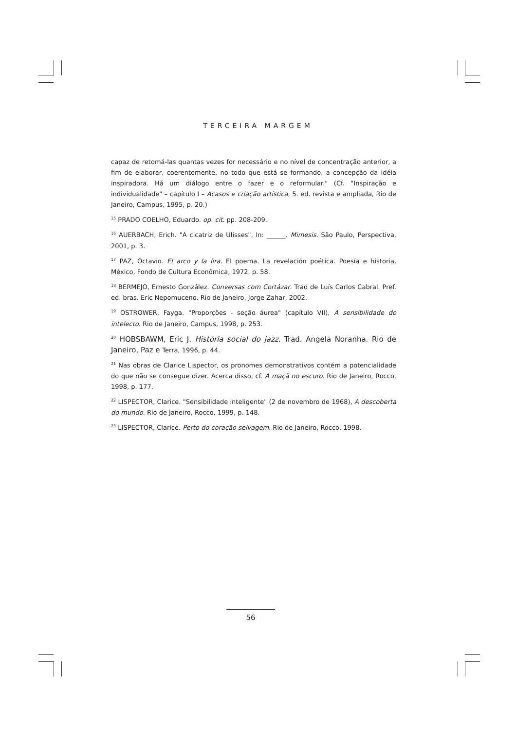TERCEIRA MARGEM
capaz de retomá-las quantas vezes for necessário e no nível de concentração anterior, a fim de elaborar, coerentemente, no todo que está se formando, a concepção da idéia inspiradora. Há um diálogo entre o fazer e o reformular." (Cf. "Inspiração e individualidade" – capítulo I – Acasos e criação artística, 5. ed. revista e ampliada, Rio de Janeiro, Campus, 1995, p. 20.)
<sup>15</sup> PRADO COELHO, Eduardo. op. cit. pp. 208-209.
<sup>16</sup> AUERBACH, Erich. "A cicatriz de Ulisses", In: ______. Mimesis. São Paulo, Perspectiva, 2001, p. 3.
<sup>17</sup> PAZ, Octavio. El arco y la lira. El poema. La revelación poética. Poesía e historia, México, Fondo de Cultura Econômica, 1972, p. 58.
<sup>18</sup> BERMEJO, Ernesto González. Conversas com Cortázar. Trad de Luís Carlos Cabral. Pref. ed. bras. Eric Nepomuceno. Rio de Janeiro, Jorge Zahar, 2002.
<sup>19</sup> OSTROWER, Fayga. "Proporções - seção áurea" (capítulo VII), A sensibilidade do intelecto. Rio de Janeiro, Campus, 1998, p. 253.
<sup>20</sup> HOBSBAWM, Eric J. História social do jazz. Trad. Angela Noranha. Rio de Janeiro, Paz e Terra, 1996, p. 44.
<sup>21</sup> Nas obras de Clarice Lispector, os pronomes demonstrativos contém a potencialidade do que não se consegue dizer. Acerca disso, cf. A maçã no escuro. Rio de Janeiro, Rocco, 1998, p. 177.
<sup>22</sup> LISPECTOR, Clarice. "Sensibilidade inteligente" (2 de novembro de 1968), A descoberta do mundo. Rio de Janeiro, Rocco, 1999, p. 148.
<sup>23</sup> LISPECTOR, Clarice. Perto do coração selvagem. Rio de Janeiro, Rocco, 1998.
56